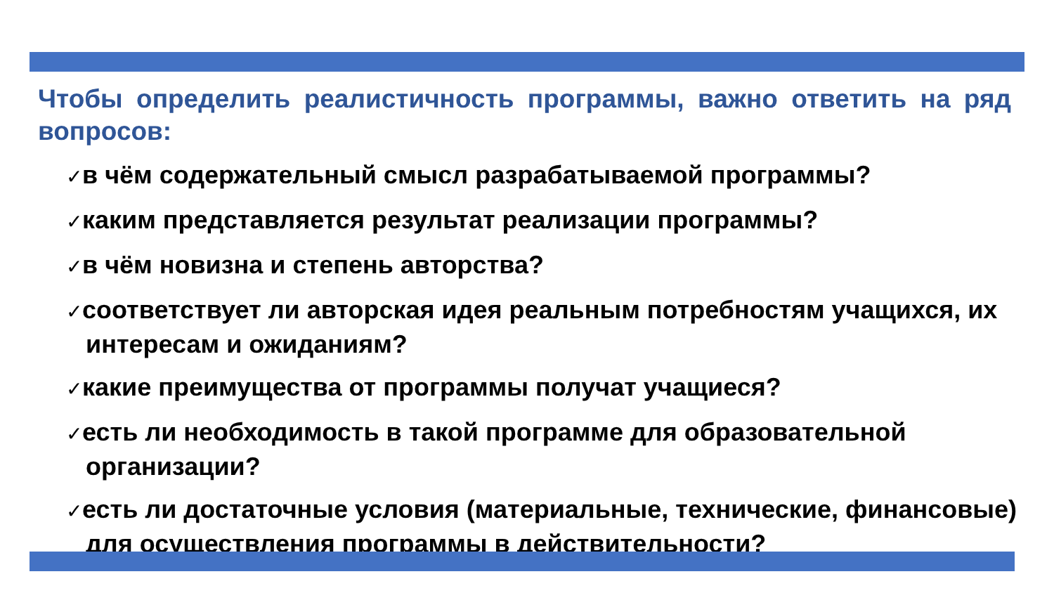Чтобы определить реалистичность программы, важно ответить на ряд вопросов:
✓в чём содержательный смысл разрабатываемой программы?
✓каким представляется результат реализации программы?
✓в чём новизна и степень авторства?
✓соответствует ли авторская идея реальным потребностям учащихся, их интересам и ожиданиям?
✓какие преимущества от программы получат учащиеся?
✓есть ли необходимость в такой программе для образовательной организации?
✓есть ли достаточные условия (материальные, технические, финансовые) для осуществления программы в действительности?